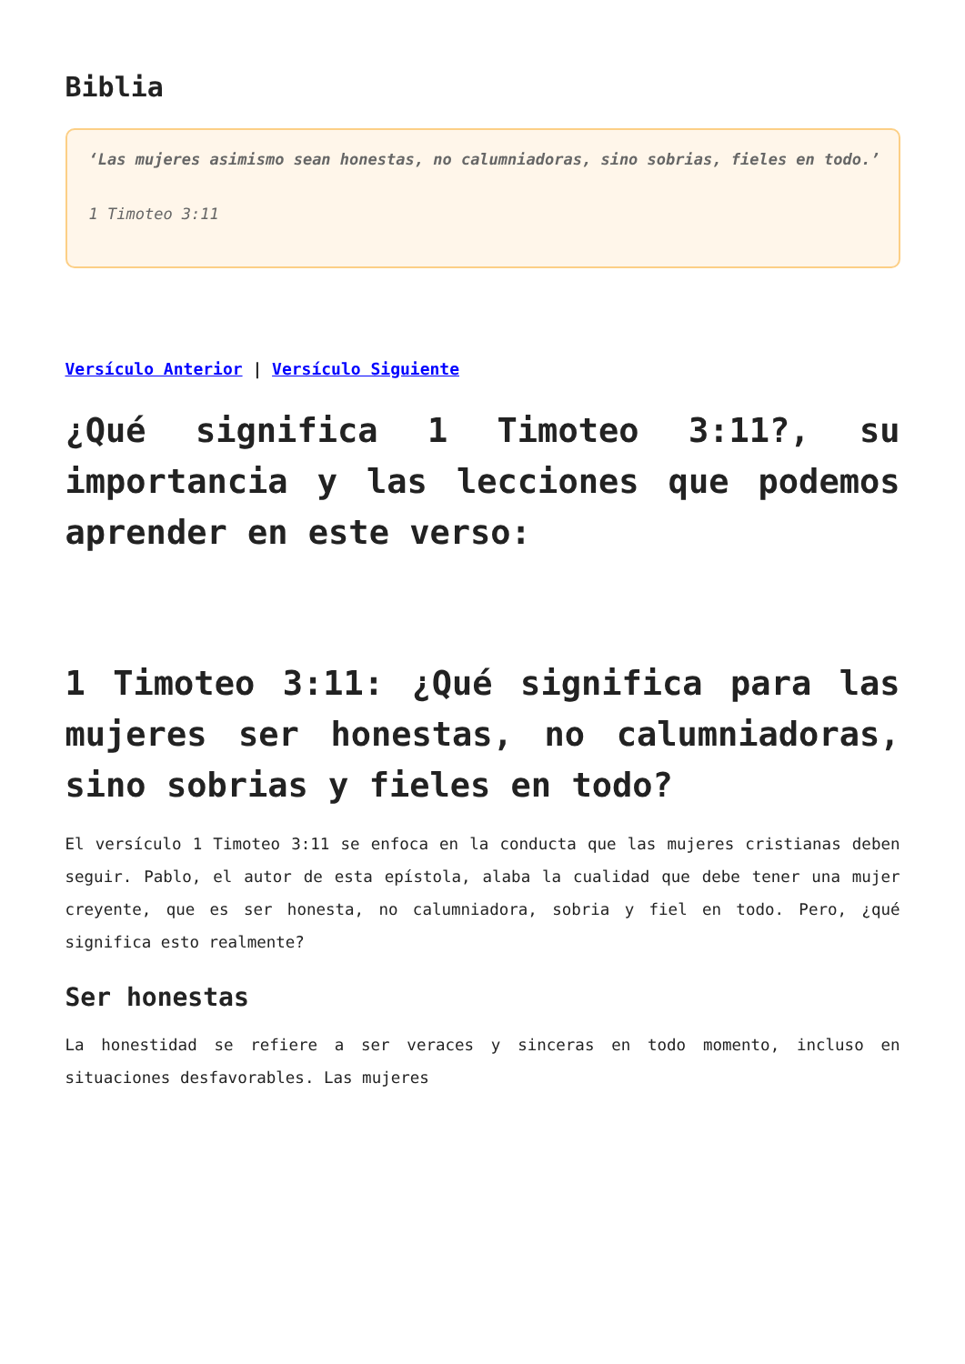Biblia
‘Las mujeres asimismo sean honestas, no calumniadoras, sino sobrias, fieles en todo.’
1 Timoteo 3:11
Versículo Anterior | Versículo Siguiente
¿Qué significa 1 Timoteo 3:11?, su importancia y las lecciones que podemos aprender en este verso:
1 Timoteo 3:11: ¿Qué significa para las mujeres ser honestas, no calumniadoras, sino sobrias y fieles en todo?
El versículo 1 Timoteo 3:11 se enfoca en la conducta que las mujeres cristianas deben seguir. Pablo, el autor de esta epístola, alaba la cualidad que debe tener una mujer creyente, que es ser honesta, no calumniadora, sobria y fiel en todo. Pero, ¿qué significa esto realmente?
Ser honestas
La honestidad se refiere a ser veraces y sinceras en todo momento, incluso en situaciones desfavorables. Las mujeres